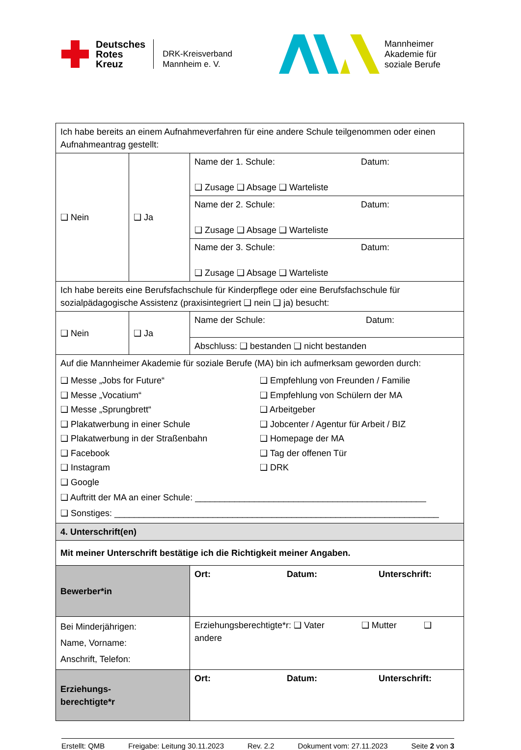Deutsches
Rotes
Kreuz
DRK-Kreisverband
Mannheim e. V.
Mannheimer
Akademie für
soziale Berufe
| Ich habe bereits an einem Aufnahmeverfahren für eine andere Schule teilgenommen oder einen Aufnahmeantrag gestellt: | | |
| ❑ Nein | ❑ Ja | Name der 1. Schule: Datum: ❑ Zusage ❑ Absage ❑ Warteliste |
| | | Name der 2. Schule: Datum: ❑ Zusage ❑ Absage ❑ Warteliste |
| | | Name der 3. Schule: Datum: ❑ Zusage ❑ Absage ❑ Warteliste |
| Ich habe bereits eine Berufsfachschule für Kinderpflege oder eine Berufsfachschule für sozialpädagogische Assistenz (praxisintegriert ❑ nein ❑ ja) besucht: | | |
| ❑ Nein | ❑ Ja | Name der Schule: Datum: |
| | | Abschluss: ❑ bestanden ❑ nicht bestanden |
| Auf die Mannheimer Akademie für soziale Berufe (MA) bin ich aufmerksam geworden durch: ❑ Messe „Jobs for Future“ ❑ Messe „Vocatium“ ❑ Messe „Sprungbrett“ ❑ Plakatwerbung in einer Schule ❑ Plakatwerbung in der Straßenbahn ❑ Facebook ❑ Instagram ❑ Google ❑ Empfehlung von Freunden / Familie ❑ Empfehlung von Schülern der MA ❑ Arbeitgeber ❑ Jobcenter / Agentur für Arbeit / BIZ ❑ Homepage der MA ❑ Tag der offenen Tür ❑ DRK ❑ Auftritt der MA an einer Schule: _______________________________________________ ❑ Sonstiges: __________________________________________________________________ | | |
| 4. Unterschrift(en) | | |
| Mit meiner Unterschrift bestätige ich die Richtigkeit meiner Angaben. | | |
| Bewerber*in | | Ort: Datum: Unterschrift: |
| Bei Minderjährigen: Name, Vorname: Anschrift, Telefon: | | Erziehungsberechtigte*r: ❑ Vater ❑ Mutter ❑ andere |
| Erziehungs- berechtigte*r | | Ort: Datum: Unterschrift: |
Erstellt: QMB Freigabe: Leitung 30.11.2023 Rev. 2.2 Dokument vom: 27.11.2023 Seite 2 von 3